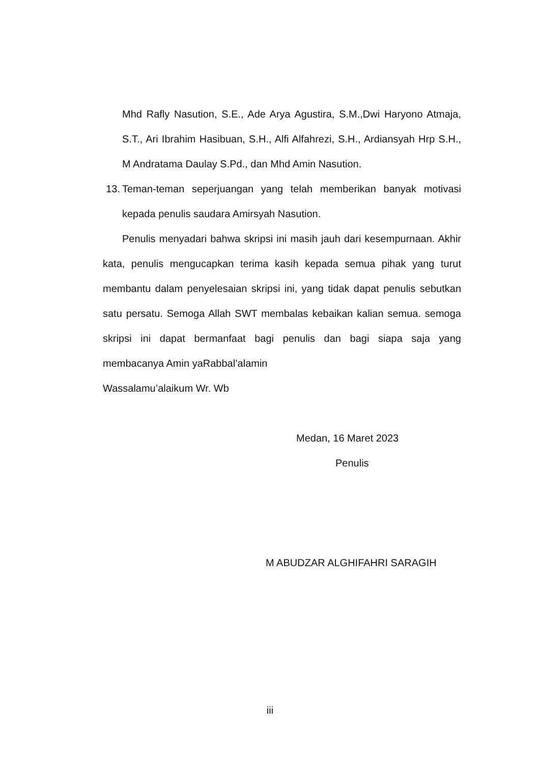Mhd Rafly Nasution, S.E., Ade Arya Agustira, S.M.,Dwi Haryono Atmaja, S.T., Ari Ibrahim Hasibuan, S.H., Alfi Alfahrezi, S.H., Ardiansyah Hrp S.H., M Andratama Daulay S.Pd., dan Mhd Amin Nasution.
13. Teman-teman seperjuangan yang telah memberikan banyak motivasi kepada penulis saudara Amirsyah Nasution.
Penulis menyadari bahwa skripsi ini masih jauh dari kesempurnaan. Akhir kata, penulis mengucapkan terima kasih kepada semua pihak yang turut membantu dalam penyelesaian skripsi ini, yang tidak dapat penulis sebutkan satu persatu. Semoga Allah SWT membalas kebaikan kalian semua. semoga skripsi ini dapat bermanfaat bagi penulis dan bagi siapa saja yang membacanya Amin yaRabbal’alamin
Wassalamu’alaikum Wr. Wb
Medan, 16 Maret 2023
Penulis
M ABUDZAR ALGHIFAHRI SARAGIH
iii